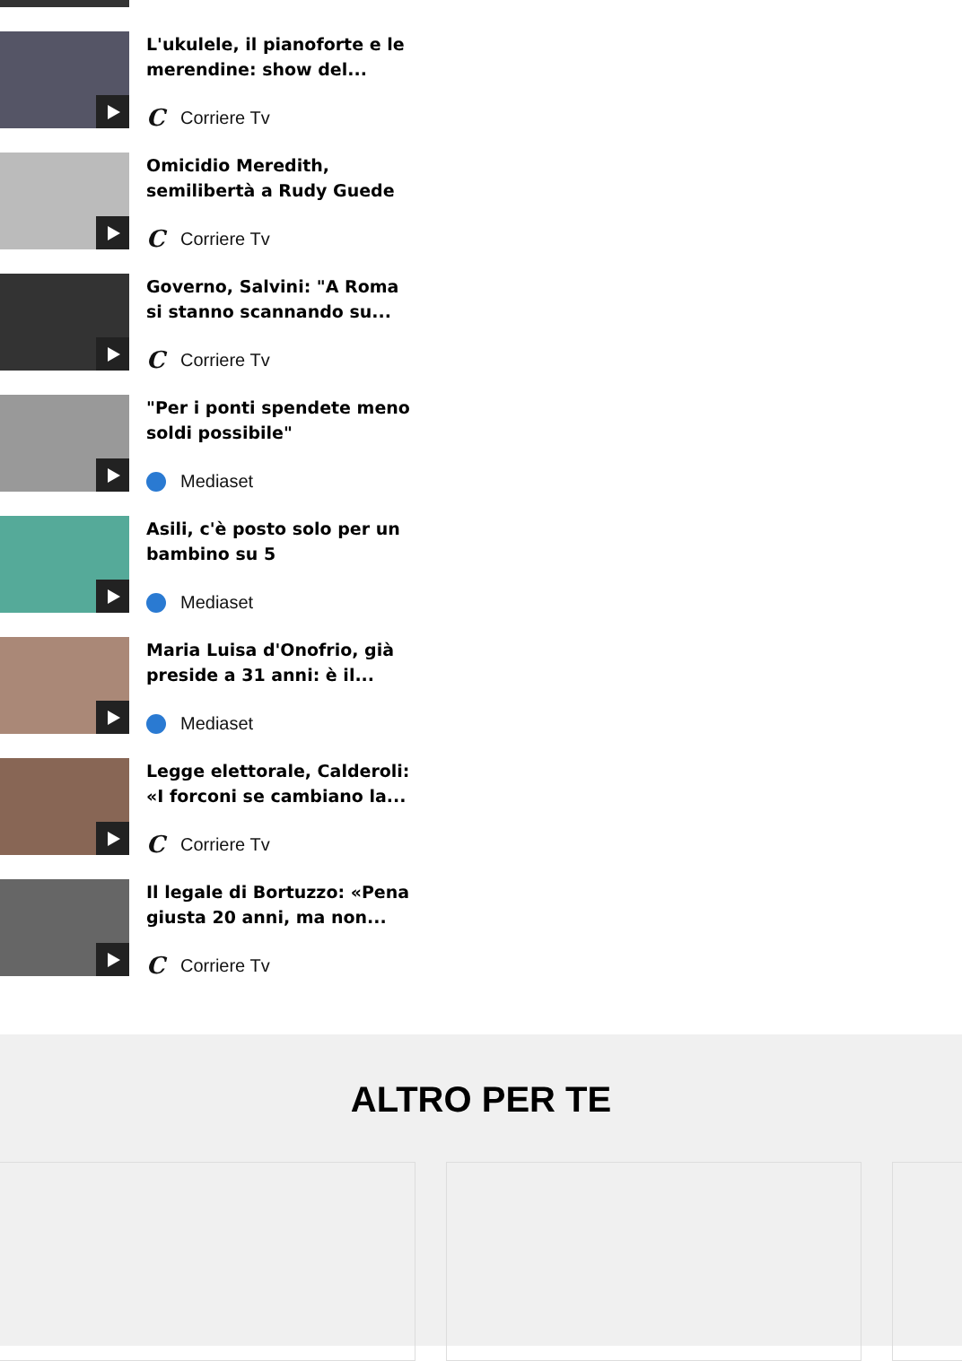L'ukulele, il pianoforte e le merendine: show del...
C Corriere Tv
Omicidio Meredith, semilibertà a Rudy Guede
C Corriere Tv
Governo, Salvini: "A Roma si stanno scannando su...
C Corriere Tv
"Per i ponti spendete meno soldi possibile"
Mediaset
Asili, c'è posto solo per un bambino su 5
Mediaset
Maria Luisa d'Onofrio, già preside a 31 anni: è il...
Mediaset
Legge elettorale, Calderoli: «I forconi se cambiano la...
C Corriere Tv
Il legale di Bortuzzo: «Pena giusta 20 anni, ma non...
C Corriere Tv
ALTRO PER TE